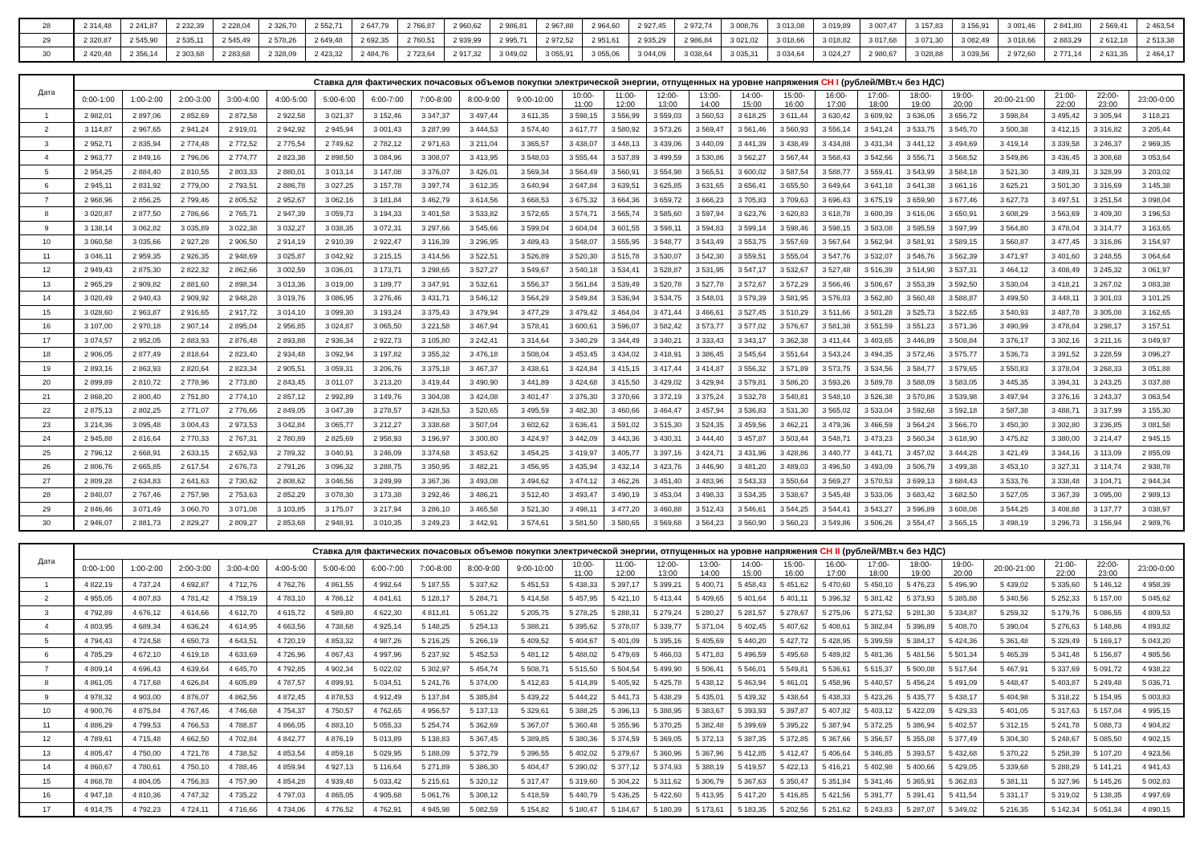| 28 | 2 314,48 | 2 241,87 | 2 232,39 | 2 228,04 | 2 326,70 | 2 552,71 | 2 647,79 | 2 766,87 | 2 960,62 | 2 986,81 | 2 967,88 | 2 964,60 | 2 927,45 | 2 972,74 | 3 008,76 | 3 013,08 | 3 019,89 | 3 007,47 | 3 157,83 | 3 156,91 | 3 001,46 | 2 841,80 | 2 569,41 | 2 463,54 |
| 29 | 2 320,87 | 2 545,90 | 2 535,11 | 2 545,49 | 2 578,26 | 2 649,48 | 2 692,35 | 2 760,51 | 2 939,99 | 2 995,71 | 2 972,52 | 2 951,61 | 2 935,29 | 2 986,84 | 3 021,02 | 3 018,66 | 3 018,82 | 3 017,68 | 3 071,30 | 3 082,49 | 3 018,66 | 2 883,29 | 2 612,18 | 2 513,38 |
| 30 | 2 420,48 | 2 356,14 | 2 303,68 | 2 283,68 | 2 328,09 | 2 423,32 | 2 484,76 | 2 723,64 | 2 917,32 | 3 049,02 | 3 055,91 | 3 055,06 | 3 044,09 | 3 038,64 | 3 035,31 | 3 034,64 | 3 024,27 | 2 980,67 | 3 028,88 | 3 039,56 | 2 972,60 | 2 771,14 | 2 631,35 | 2 464,17 |
| Дата | Ставка для фактических почасовых объемов покупки электрической энергии, отпущенных на уровне напряжения СН I (рублей/МВт.ч без НДС) | | | | | | | | | | | | | | | | | | | | | | | |
| --- | --- | --- | --- | --- | --- | --- | --- | --- | --- | --- | --- | --- | --- | --- | --- | --- | --- | --- | --- | --- | --- | --- | --- | --- |
| | 0:00-1:00 | 1:00-2:00 | 2:00-3:00 | 3:00-4:00 | 4:00-5:00 | 5:00-6:00 | 6:00-7:00 | 7:00-8:00 | 8:00-9:00 | 9:00-10:00 | 10:00- 11:00 | 11:00- 12:00 | 12:00- 13:00 | 13:00- 14:00 | 14:00- 15:00 | 15:00- 16:00 | 16:00- 17:00 | 17:00- 18:00 | 18:00- 19:00 | 19:00- 20:00 | 20:00-21:00 | 21:00- 22:00 | 22:00- 23:00 | 23:00-0:00 |
| 1 | 2 982,01 | 2 897,06 | 2 852,69 | 2 872,58 | 2 922,58 | 3 021,37 | 3 152,46 | 3 347,37 | 3 497,44 | 3 611,35 | 3 598,15 | 3 556,99 | 3 559,03 | 3 560,53 | 3 618,25 | 3 611,44 | 3 630,42 | 3 609,92 | 3 636,05 | 3 656,72 | 3 598,84 | 3 495,42 | 3 305,94 | 3 118,21 |
| 2 | 3 114,87 | 2 967,65 | 2 941,24 | 2 919,01 | 2 942,92 | 2 945,94 | 3 001,43 | 3 287,99 | 3 444,53 | 3 574,40 | 3 617,77 | 3 580,92 | 3 573,26 | 3 569,47 | 3 561,46 | 3 560,93 | 3 556,14 | 3 541,24 | 3 533,75 | 3 545,70 | 3 500,38 | 3 412,15 | 3 316,82 | 3 205,44 |
| 3 | 2 952,71 | 2 835,94 | 2 774,48 | 2 772,52 | 2 775,54 | 2 749,62 | 2 782,12 | 2 971,63 | 3 211,04 | 3 365,57 | 3 438,07 | 3 448,13 | 3 439,06 | 3 440,09 | 3 441,39 | 3 438,49 | 3 434,88 | 3 431,34 | 3 441,12 | 3 494,69 | 3 419,14 | 3 339,58 | 3 246,37 | 2 969,35 |
| 4 | 2 963,77 | 2 849,16 | 2 796,06 | 2 774,77 | 2 823,38 | 2 898,50 | 3 084,96 | 3 308,07 | 3 413,95 | 3 548,03 | 3 555,44 | 3 537,89 | 3 499,59 | 3 530,86 | 3 562,27 | 3 567,44 | 3 568,43 | 3 542,66 | 3 556,71 | 3 568,52 | 3 549,86 | 3 436,45 | 3 308,68 | 3 053,64 |
| 5 | 2 954,25 | 2 884,40 | 2 810,55 | 2 803,33 | 2 880,01 | 3 013,14 | 3 147,08 | 3 376,07 | 3 426,01 | 3 569,34 | 3 564,49 | 3 560,91 | 3 554,98 | 3 565,51 | 3 600,02 | 3 587,54 | 3 588,77 | 3 559,41 | 3 543,99 | 3 584,18 | 3 521,30 | 3 489,31 | 3 328,99 | 3 203,02 |
| 6 | 2 945,11 | 2 831,92 | 2 779,00 | 2 793,51 | 2 886,78 | 3 027,25 | 3 157,78 | 3 397,74 | 3 612,35 | 3 640,94 | 3 647,84 | 3 639,51 | 3 625,85 | 3 631,65 | 3 656,41 | 3 655,50 | 3 649,64 | 3 641,18 | 3 641,38 | 3 661,16 | 3 625,21 | 3 501,30 | 3 316,69 | 3 145,38 |
| 7 | 2 968,96 | 2 856,25 | 2 799,46 | 2 805,52 | 2 952,67 | 3 062,16 | 3 181,84 | 3 462,79 | 3 614,56 | 3 668,53 | 3 675,32 | 3 664,36 | 3 659,72 | 3 666,23 | 3 705,83 | 3 709,63 | 3 696,43 | 3 675,19 | 3 659,90 | 3 677,46 | 3 627,73 | 3 497,51 | 3 251,54 | 3 098,04 |
| 8 | 3 020,87 | 2 877,50 | 2 786,66 | 2 765,71 | 2 947,39 | 3 059,73 | 3 194,33 | 3 401,58 | 3 533,82 | 3 572,65 | 3 574,71 | 3 565,74 | 3 585,60 | 3 597,94 | 3 623,76 | 3 620,83 | 3 618,78 | 3 600,39 | 3 616,06 | 3 650,91 | 3 608,29 | 3 563,69 | 3 409,30 | 3 196,53 |
| 9 | 3 138,14 | 3 062,82 | 3 035,89 | 3 022,38 | 3 032,27 | 3 038,35 | 3 072,31 | 3 297,66 | 3 545,66 | 3 599,04 | 3 604,04 | 3 601,55 | 3 598,11 | 3 594,83 | 3 599,14 | 3 598,46 | 3 598,15 | 3 583,08 | 3 595,59 | 3 597,99 | 3 564,80 | 3 478,04 | 3 314,77 | 3 163,65 |
| 10 | 3 060,58 | 3 035,66 | 2 927,28 | 2 906,50 | 2 914,19 | 2 910,39 | 2 922,47 | 3 116,39 | 3 296,95 | 3 489,43 | 3 548,07 | 3 555,95 | 3 548,77 | 3 543,49 | 3 553,75 | 3 557,69 | 3 567,64 | 3 562,94 | 3 581,91 | 3 589,15 | 3 560,87 | 3 477,45 | 3 316,86 | 3 154,97 |
| 11 | 3 046,11 | 2 959,35 | 2 926,35 | 2 948,69 | 3 025,87 | 3 042,92 | 3 215,15 | 3 414,56 | 3 522,51 | 3 526,89 | 3 520,30 | 3 515,78 | 3 530,07 | 3 542,30 | 3 559,51 | 3 555,04 | 3 547,76 | 3 532,07 | 3 546,76 | 3 562,39 | 3 471,97 | 3 401,60 | 3 248,55 | 3 064,64 |
| 12 | 2 949,43 | 2 875,30 | 2 822,32 | 2 862,66 | 3 002,59 | 3 036,01 | 3 173,71 | 3 298,65 | 3 527,27 | 3 549,67 | 3 540,18 | 3 534,41 | 3 528,87 | 3 531,95 | 3 547,17 | 3 532,67 | 3 527,48 | 3 516,39 | 3 514,90 | 3 537,31 | 3 464,12 | 3 408,49 | 3 245,32 | 3 061,97 |
| 13 | 2 965,29 | 2 909,82 | 2 881,60 | 2 898,34 | 3 013,36 | 3 019,00 | 3 189,77 | 3 347,91 | 3 532,61 | 3 556,37 | 3 561,84 | 3 539,49 | 3 520,78 | 3 527,78 | 3 572,67 | 3 572,29 | 3 566,46 | 3 506,67 | 3 553,39 | 3 592,50 | 3 530,04 | 3 418,21 | 3 267,02 | 3 083,38 |
| 14 | 3 020,49 | 2 940,43 | 2 909,92 | 2 948,28 | 3 019,76 | 3 086,95 | 3 276,46 | 3 431,71 | 3 546,12 | 3 564,29 | 3 549,84 | 3 536,94 | 3 534,75 | 3 548,01 | 3 579,39 | 3 581,95 | 3 576,03 | 3 562,80 | 3 560,48 | 3 588,87 | 3 499,50 | 3 448,11 | 3 301,03 | 3 101,25 |
| 15 | 3 028,60 | 2 963,87 | 2 916,65 | 2 917,72 | 3 014,10 | 3 099,30 | 3 193,24 | 3 375,43 | 3 479,94 | 3 477,29 | 3 479,42 | 3 464,04 | 3 471,44 | 3 466,61 | 3 527,45 | 3 510,29 | 3 511,66 | 3 501,28 | 3 525,73 | 3 522,65 | 3 540,93 | 3 487,78 | 3 305,08 | 3 162,65 |
| 16 | 3 107,00 | 2 970,18 | 2 907,14 | 2 895,04 | 2 956,85 | 3 024,87 | 3 065,50 | 3 221,58 | 3 467,94 | 3 578,41 | 3 600,61 | 3 596,07 | 3 582,42 | 3 573,77 | 3 577,02 | 3 576,67 | 3 581,38 | 3 551,59 | 3 551,23 | 3 571,36 | 3 490,99 | 3 478,84 | 3 298,17 | 3 157,51 |
| 17 | 3 074,57 | 2 952,05 | 2 883,93 | 2 876,48 | 2 893,88 | 2 936,34 | 2 922,73 | 3 105,80 | 3 242,41 | 3 314,64 | 3 340,29 | 3 344,49 | 3 340,21 | 3 333,43 | 3 343,17 | 3 362,38 | 3 411,44 | 3 403,65 | 3 446,89 | 3 508,84 | 3 376,17 | 3 302,16 | 3 211,16 | 3 049,97 |
| 18 | 2 906,05 | 2 877,49 | 2 818,64 | 2 823,40 | 2 934,48 | 3 092,94 | 3 197,82 | 3 355,32 | 3 476,18 | 3 508,04 | 3 453,45 | 3 434,02 | 3 418,91 | 3 386,45 | 3 545,64 | 3 551,64 | 3 543,24 | 3 494,35 | 3 572,46 | 3 575,77 | 3 536,73 | 3 391,52 | 3 228,59 | 3 096,27 |
| 19 | 2 893,16 | 2 863,93 | 2 820,64 | 2 823,34 | 2 905,51 | 3 059,31 | 3 206,76 | 3 375,18 | 3 467,37 | 3 438,61 | 3 424,84 | 3 415,15 | 3 417,44 | 3 414,87 | 3 556,32 | 3 571,89 | 3 573,75 | 3 534,56 | 3 584,77 | 3 579,65 | 3 550,83 | 3 378,04 | 3 268,33 | 3 051,88 |
| 20 | 2 899,89 | 2 810,72 | 2 778,96 | 2 773,80 | 2 843,45 | 3 011,07 | 3 213,20 | 3 419,44 | 3 490,90 | 3 441,89 | 3 424,68 | 3 415,50 | 3 429,02 | 3 429,94 | 3 579,81 | 3 586,20 | 3 593,26 | 3 589,78 | 3 588,09 | 3 583,05 | 3 445,35 | 3 394,31 | 3 243,25 | 3 037,88 |
| 21 | 2 868,20 | 2 800,40 | 2 751,80 | 2 774,10 | 2 857,12 | 2 992,89 | 3 149,76 | 3 304,08 | 3 424,08 | 3 401,47 | 3 376,30 | 3 370,66 | 3 372,19 | 3 375,24 | 3 532,78 | 3 540,81 | 3 548,10 | 3 526,38 | 3 570,86 | 3 539,98 | 3 497,94 | 3 376,16 | 3 243,37 | 3 063,54 |
| 22 | 2 875,13 | 2 802,25 | 2 771,07 | 2 776,66 | 2 849,05 | 3 047,39 | 3 278,57 | 3 428,53 | 3 520,65 | 3 495,59 | 3 482,30 | 3 460,66 | 3 464,47 | 3 457,94 | 3 536,83 | 3 531,30 | 3 565,02 | 3 533,04 | 3 592,68 | 3 592,18 | 3 587,38 | 3 488,71 | 3 317,99 | 3 155,30 |
| 23 | 3 214,36 | 3 095,48 | 3 004,43 | 2 973,53 | 3 042,84 | 3 065,77 | 3 212,27 | 3 338,68 | 3 507,04 | 3 602,62 | 3 636,41 | 3 591,02 | 3 515,30 | 3 524,35 | 3 459,56 | 3 462,21 | 3 479,36 | 3 466,59 | 3 564,24 | 3 566,70 | 3 450,30 | 3 302,80 | 3 236,85 | 3 081,58 |
| 24 | 2 945,88 | 2 816,64 | 2 770,33 | 2 767,31 | 2 780,89 | 2 825,69 | 2 958,93 | 3 196,97 | 3 300,80 | 3 424,97 | 3 442,09 | 3 443,36 | 3 430,31 | 3 444,40 | 3 457,87 | 3 503,44 | 3 548,71 | 3 473,23 | 3 560,34 | 3 618,90 | 3 475,82 | 3 380,00 | 3 214,47 | 2 945,15 |
| 25 | 2 796,12 | 2 668,91 | 2 633,15 | 2 652,93 | 2 789,32 | 3 040,91 | 3 246,09 | 3 374,68 | 3 453,62 | 3 454,25 | 3 419,97 | 3 405,77 | 3 397,16 | 3 424,71 | 3 431,96 | 3 428,86 | 3 440,77 | 3 441,71 | 3 457,02 | 3 444,28 | 3 421,49 | 3 344,16 | 3 113,09 | 2 855,09 |
| 26 | 2 806,76 | 2 665,85 | 2 617,54 | 2 676,73 | 2 791,26 | 3 096,32 | 3 288,75 | 3 350,95 | 3 482,21 | 3 456,95 | 3 435,94 | 3 432,14 | 3 423,76 | 3 446,90 | 3 481,20 | 3 489,03 | 3 496,50 | 3 493,09 | 3 506,79 | 3 499,38 | 3 453,10 | 3 327,31 | 3 114,74 | 2 938,78 |
| 27 | 2 809,28 | 2 634,83 | 2 641,63 | 2 730,62 | 2 808,62 | 3 046,56 | 3 249,99 | 3 367,36 | 3 493,08 | 3 494,62 | 3 474,12 | 3 462,26 | 3 451,40 | 3 483,96 | 3 543,33 | 3 550,64 | 3 569,27 | 3 570,53 | 3 699,13 | 3 684,43 | 3 533,76 | 3 338,48 | 3 104,71 | 2 944,34 |
| 28 | 2 840,07 | 2 767,46 | 2 757,98 | 2 753,63 | 2 852,29 | 3 078,30 | 3 173,38 | 3 292,46 | 3 486,21 | 3 512,40 | 3 493,47 | 3 490,19 | 3 453,04 | 3 498,33 | 3 534,35 | 3 538,67 | 3 545,48 | 3 533,06 | 3 683,42 | 3 682,50 | 3 527,05 | 3 367,39 | 3 095,00 | 2 989,13 |
| 29 | 2 846,46 | 3 071,49 | 3 060,70 | 3 071,08 | 3 103,85 | 3 175,07 | 3 217,94 | 3 286,10 | 3 465,58 | 3 521,30 | 3 498,11 | 3 477,20 | 3 460,88 | 3 512,43 | 3 546,61 | 3 544,25 | 3 544,41 | 3 543,27 | 3 596,89 | 3 608,08 | 3 544,25 | 3 408,88 | 3 137,77 | 3 038,97 |
| 30 | 2 946,07 | 2 881,73 | 2 829,27 | 2 809,27 | 2 853,68 | 2 948,91 | 3 010,35 | 3 249,23 | 3 442,91 | 3 574,61 | 3 581,50 | 3 580,65 | 3 569,68 | 3 564,23 | 3 560,90 | 3 560,23 | 3 549,86 | 3 506,26 | 3 554,47 | 3 565,15 | 3 498,19 | 3 296,73 | 3 156,94 | 2 989,76 |
| Дата | Ставка для фактических почасовых объемов покупки электрической энергии, отпущенных на уровне напряжения СН II (рублей/МВт.ч без НДС) | | | | | | | | | | | | | | | | | | | | | | | |
| --- | --- | --- | --- | --- | --- | --- | --- | --- | --- | --- | --- | --- | --- | --- | --- | --- | --- | --- | --- | --- | --- | --- | --- | --- |
| | 0:00-1:00 | 1:00-2:00 | 2:00-3:00 | 3:00-4:00 | 4:00-5:00 | 5:00-6:00 | 6:00-7:00 | 7:00-8:00 | 8:00-9:00 | 9:00-10:00 | 10:00- 11:00 | 11:00- 12:00 | 12:00- 13:00 | 13:00- 14:00 | 14:00- 15:00 | 15:00- 16:00 | 16:00- 17:00 | 17:00- 18:00 | 18:00- 19:00 | 19:00- 20:00 | 20:00-21:00 | 21:00- 22:00 | 22:00- 23:00 | 23:00-0:00 |
| 1 | 4 822,19 | 4 737,24 | 4 692,87 | 4 712,76 | 4 762,76 | 4 861,55 | 4 992,64 | 5 187,55 | 5 337,62 | 5 451,53 | 5 438,33 | 5 397,17 | 5 399,21 | 5 400,71 | 5 458,43 | 5 451,62 | 5 470,60 | 5 450,10 | 5 476,23 | 5 496,90 | 5 439,02 | 5 335,60 | 5 146,12 | 4 958,39 |
| 2 | 4 955,05 | 4 807,83 | 4 781,42 | 4 759,19 | 4 783,10 | 4 786,12 | 4 841,61 | 5 128,17 | 5 284,71 | 5 414,58 | 5 457,95 | 5 421,10 | 5 413,44 | 5 409,65 | 5 401,64 | 5 401,11 | 5 396,32 | 5 381,42 | 5 373,93 | 5 385,88 | 5 340,56 | 5 252,33 | 5 157,00 | 5 045,62 |
| 3 | 4 792,89 | 4 676,12 | 4 614,66 | 4 612,70 | 4 615,72 | 4 589,80 | 4 622,30 | 4 811,81 | 5 051,22 | 5 205,75 | 5 278,25 | 5 288,31 | 5 279,24 | 5 280,27 | 5 281,57 | 5 278,67 | 5 275,06 | 5 271,52 | 5 281,30 | 5 334,87 | 5 259,32 | 5 179,76 | 5 086,55 | 4 809,53 |
| 4 | 4 803,95 | 4 689,34 | 4 636,24 | 4 614,95 | 4 663,56 | 4 738,68 | 4 925,14 | 5 148,25 | 5 254,13 | 5 388,21 | 5 395,62 | 5 378,07 | 5 339,77 | 5 371,04 | 5 402,45 | 5 407,62 | 5 408,61 | 5 382,84 | 5 396,89 | 5 408,70 | 5 390,04 | 5 276,63 | 5 148,86 | 4 893,82 |
| 5 | 4 794,43 | 4 724,58 | 4 650,73 | 4 643,51 | 4 720,19 | 4 853,32 | 4 987,26 | 5 216,25 | 5 266,19 | 5 409,52 | 5 404,67 | 5 401,09 | 5 395,16 | 5 405,69 | 5 440,20 | 5 427,72 | 5 428,95 | 5 399,59 | 5 384,17 | 5 424,36 | 5 361,48 | 5 329,49 | 5 169,17 | 5 043,20 |
| 6 | 4 785,29 | 4 672,10 | 4 619,18 | 4 633,69 | 4 726,96 | 4 867,43 | 4 997,96 | 5 237,92 | 5 452,53 | 5 481,12 | 5 488,02 | 5 479,69 | 5 466,03 | 5 471,83 | 5 496,59 | 5 495,68 | 5 489,82 | 5 481,36 | 5 481,56 | 5 501,34 | 5 465,39 | 5 341,48 | 5 156,87 | 4 985,56 |
| 7 | 4 809,14 | 4 696,43 | 4 639,64 | 4 645,70 | 4 792,85 | 4 902,34 | 5 022,02 | 5 302,97 | 5 454,74 | 5 508,71 | 5 515,50 | 5 504,54 | 5 499,90 | 5 506,41 | 5 546,01 | 5 549,81 | 5 536,61 | 5 515,37 | 5 500,08 | 5 517,64 | 5 467,91 | 5 337,69 | 5 091,72 | 4 938,22 |
| 8 | 4 861,05 | 4 717,68 | 4 626,84 | 4 605,89 | 4 787,57 | 4 899,91 | 5 034,51 | 5 241,76 | 5 374,00 | 5 412,83 | 5 414,89 | 5 405,92 | 5 425,78 | 5 438,12 | 5 463,94 | 5 461,01 | 5 458,96 | 5 440,57 | 5 456,24 | 5 491,09 | 5 448,47 | 5 403,87 | 5 249,48 | 5 036,71 |
| 9 | 4 978,32 | 4 903,00 | 4 876,07 | 4 862,56 | 4 872,45 | 4 878,53 | 4 912,49 | 5 137,84 | 5 385,84 | 5 439,22 | 5 444,22 | 5 441,73 | 5 438,29 | 5 435,01 | 5 439,32 | 5 438,64 | 5 438,33 | 5 423,26 | 5 435,77 | 5 438,17 | 5 404,98 | 5 318,22 | 5 154,95 | 5 003,83 |
| 10 | 4 900,76 | 4 875,84 | 4 767,46 | 4 746,68 | 4 754,37 | 4 750,57 | 4 762,65 | 4 956,57 | 5 137,13 | 5 329,61 | 5 388,25 | 5 396,13 | 5 388,95 | 5 383,67 | 5 393,93 | 5 397,87 | 5 407,82 | 5 403,12 | 5 422,09 | 5 429,33 | 5 401,05 | 5 317,63 | 5 157,04 | 4 995,15 |
| 11 | 4 886,29 | 4 799,53 | 4 766,53 | 4 788,87 | 4 866,05 | 4 883,10 | 5 055,33 | 5 254,74 | 5 362,69 | 5 367,07 | 5 360,48 | 5 355,96 | 5 370,25 | 5 382,48 | 5 399,69 | 5 395,22 | 5 387,94 | 5 372,25 | 5 386,94 | 5 402,57 | 5 312,15 | 5 241,78 | 5 088,73 | 4 904,82 |
| 12 | 4 789,61 | 4 715,48 | 4 662,50 | 4 702,84 | 4 842,77 | 4 876,19 | 5 013,89 | 5 138,83 | 5 367,45 | 5 389,85 | 5 380,36 | 5 374,59 | 5 369,05 | 5 372,13 | 5 387,35 | 5 372,85 | 5 367,66 | 5 356,57 | 5 355,08 | 5 377,49 | 5 304,30 | 5 248,67 | 5 085,50 | 4 902,15 |
| 13 | 4 805,47 | 4 750,00 | 4 721,78 | 4 738,52 | 4 853,54 | 4 859,18 | 5 029,95 | 5 188,09 | 5 372,79 | 5 396,55 | 5 402,02 | 5 379,67 | 5 360,96 | 5 367,96 | 5 412,85 | 5 412,47 | 5 406,64 | 5 346,85 | 5 393,57 | 5 432,68 | 5 370,22 | 5 258,39 | 5 107,20 | 4 923,56 |
| 14 | 4 860,67 | 4 780,61 | 4 750,10 | 4 788,46 | 4 859,94 | 4 927,13 | 5 116,64 | 5 271,89 | 5 386,30 | 5 404,47 | 5 390,02 | 5 377,12 | 5 374,93 | 5 388,19 | 5 419,57 | 5 422,13 | 5 416,21 | 5 402,98 | 5 400,66 | 5 429,05 | 5 339,68 | 5 288,29 | 5 141,21 | 4 941,43 |
| 15 | 4 868,78 | 4 804,05 | 4 756,83 | 4 757,90 | 4 854,28 | 4 939,48 | 5 033,42 | 5 215,61 | 5 320,12 | 5 317,47 | 5 319,60 | 5 304,22 | 5 311,62 | 5 306,79 | 5 367,63 | 5 350,47 | 5 351,84 | 5 341,46 | 5 365,91 | 5 362,83 | 5 381,11 | 5 327,96 | 5 145,26 | 5 002,83 |
| 16 | 4 947,18 | 4 810,36 | 4 747,32 | 4 735,22 | 4 797,03 | 4 865,05 | 4 905,68 | 5 061,76 | 5 308,12 | 5 418,59 | 5 440,79 | 5 436,25 | 5 422,60 | 5 413,95 | 5 417,20 | 5 416,85 | 5 421,56 | 5 391,77 | 5 391,41 | 5 411,54 | 5 331,17 | 5 319,02 | 5 138,35 | 4 997,69 |
| 17 | 4 914,75 | 4 792,23 | 4 724,11 | 4 716,66 | 4 734,06 | 4 776,52 | 4 762,91 | 4 945,98 | 5 082,59 | 5 154,82 | 5 180,47 | 5 184,67 | 5 180,39 | 5 173,61 | 5 183,35 | 5 202,56 | 5 251,62 | 5 243,83 | 5 287,07 | 5 349,02 | 5 216,35 | 5 142,34 | 5 051,34 | 4 890,15 |